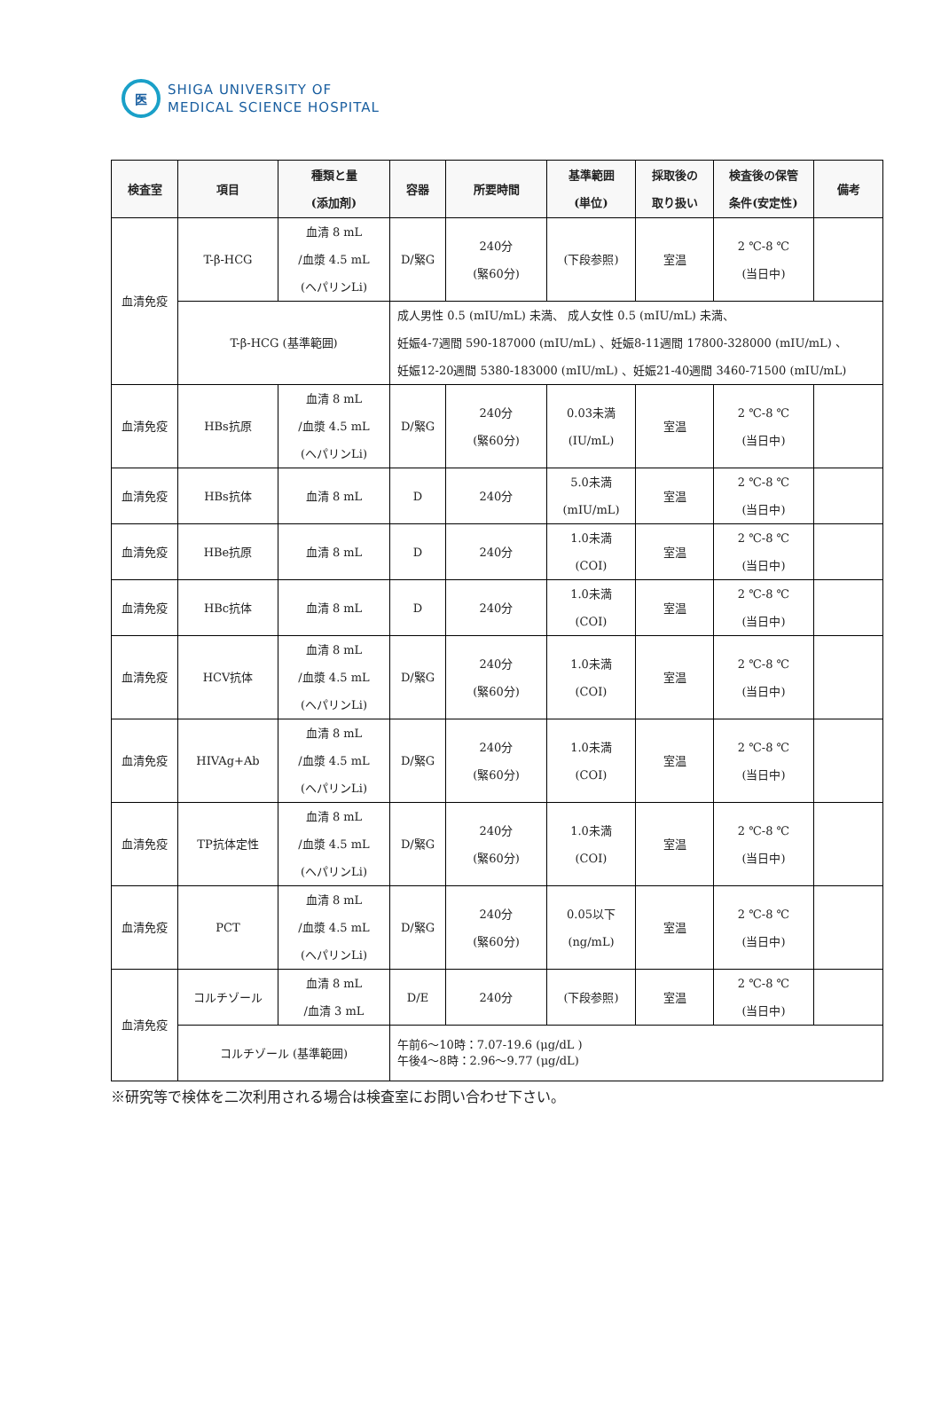医
SHIGA UNIVERSITY OF
MEDICAL SCIENCE HOSPITAL
| 検査室 | 項目 | 種類と量 (添加剤) | 容器 | 所要時間 | 基準範囲 (単位) | 採取後の 取り扱い | 検査後の保管 条件(安定性) | 備考 |
| --- | --- | --- | --- | --- | --- | --- | --- | --- |
| 血清免疫 | T-β-HCG | 血清 8 mL /血漿 4.5 mL (ヘパリンLi) | D/緊G | 240分 (緊60分) | (下段参照) | 室温 | 2 ℃-8 ℃ (当日中) | |
| | T-β-HCG (基準範囲) | | 成人男性 0.5 (mIU/mL) 未満、 成人女性 0.5 (mIU/mL) 未満、 妊娠4-7週間 590-187000 (mIU/mL) 、妊娠8-11週間 17800-328000 (mIU/mL) 、 妊娠12-20週間 5380-183000 (mIU/mL) 、妊娠21-40週間 3460-71500 (mIU/mL) | | | | | |
| 血清免疫 | HBs抗原 | 血清 8 mL /血漿 4.5 mL (ヘパリンLi) | D/緊G | 240分 (緊60分) | 0.03未満 (IU/mL) | 室温 | 2 ℃-8 ℃ (当日中) | |
| 血清免疫 | HBs抗体 | 血清 8 mL | D | 240分 | 5.0未満 (mIU/mL) | 室温 | 2 ℃-8 ℃ (当日中) | |
| 血清免疫 | HBe抗原 | 血清 8 mL | D | 240分 | 1.0未満 (COI) | 室温 | 2 ℃-8 ℃ (当日中) | |
| 血清免疫 | HBc抗体 | 血清 8 mL | D | 240分 | 1.0未満 (COI) | 室温 | 2 ℃-8 ℃ (当日中) | |
| 血清免疫 | HCV抗体 | 血清 8 mL /血漿 4.5 mL (ヘパリンLi) | D/緊G | 240分 (緊60分) | 1.0未満 (COI) | 室温 | 2 ℃-8 ℃ (当日中) | |
| 血清免疫 | HIVAg+Ab | 血清 8 mL /血漿 4.5 mL (ヘパリンLi) | D/緊G | 240分 (緊60分) | 1.0未満 (COI) | 室温 | 2 ℃-8 ℃ (当日中) | |
| 血清免疫 | TP抗体定性 | 血清 8 mL /血漿 4.5 mL (ヘパリンLi) | D/緊G | 240分 (緊60分) | 1.0未満 (COI) | 室温 | 2 ℃-8 ℃ (当日中) | |
| 血清免疫 | PCT | 血清 8 mL /血漿 4.5 mL (ヘパリンLi) | D/緊G | 240分 (緊60分) | 0.05以下 (ng/mL) | 室温 | 2 ℃-8 ℃ (当日中) | |
| 血清免疫 | コルチゾール | 血清 8 mL /血清 3 mL | D/E | 240分 | (下段参照) | 室温 | 2 ℃-8 ℃ (当日中) | |
| | コルチゾール (基準範囲) | | 午前6～10時：7.07-19.6 (μg/dL ) 午後4～8時：2.96～9.77 (μg/dL) | | | | | |
※研究等で検体を二次利用される場合は検査室にお問い合わせ下さい。